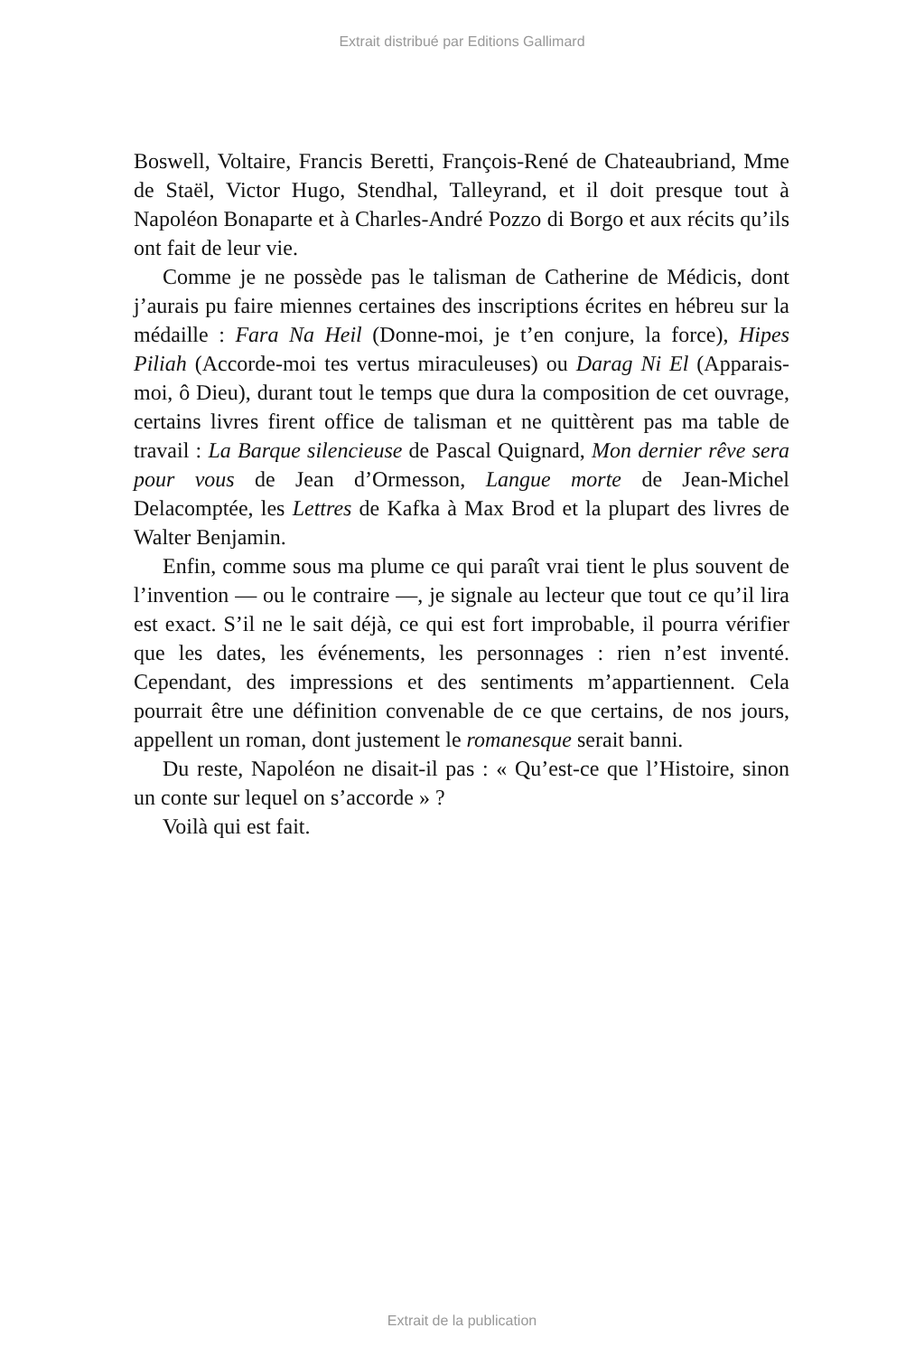Extrait distribué par Editions Gallimard
Boswell, Voltaire, Francis Beretti, François-René de Chateaubriand, Mme de Staël, Victor Hugo, Stendhal, Talleyrand, et il doit presque tout à Napoléon Bonaparte et à Charles-André Pozzo di Borgo et aux récits qu’ils ont fait de leur vie.
Comme je ne possède pas le talisman de Catherine de Médicis, dont j’aurais pu faire miennes certaines des inscriptions écrites en hébreu sur la médaille : Fara Na Heil (Donne-moi, je t’en conjure, la force), Hipes Piliah (Accorde-moi tes vertus miraculeuses) ou Darag Ni El (Apparais-moi, ô Dieu), durant tout le temps que dura la composition de cet ouvrage, certains livres firent office de talisman et ne quittèrent pas ma table de travail : La Barque silencieuse de Pascal Quignard, Mon dernier rêve sera pour vous de Jean d’Ormesson, Langue morte de Jean-Michel Delacomptée, les Lettres de Kafka à Max Brod et la plupart des livres de Walter Benjamin.
Enfin, comme sous ma plume ce qui paraît vrai tient le plus souvent de l’invention — ou le contraire —, je signale au lecteur que tout ce qu’il lira est exact. S’il ne le sait déjà, ce qui est fort improbable, il pourra vérifier que les dates, les événements, les personnages : rien n’est inventé. Cependant, des impressions et des sentiments m’appartiennent. Cela pourrait être une définition convenable de ce que certains, de nos jours, appellent un roman, dont justement le romanesque serait banni.
Du reste, Napoléon ne disait-il pas : « Qu’est-ce que l’Histoire, sinon un conte sur lequel on s’accorde » ?
Voilà qui est fait.
Extrait de la publication